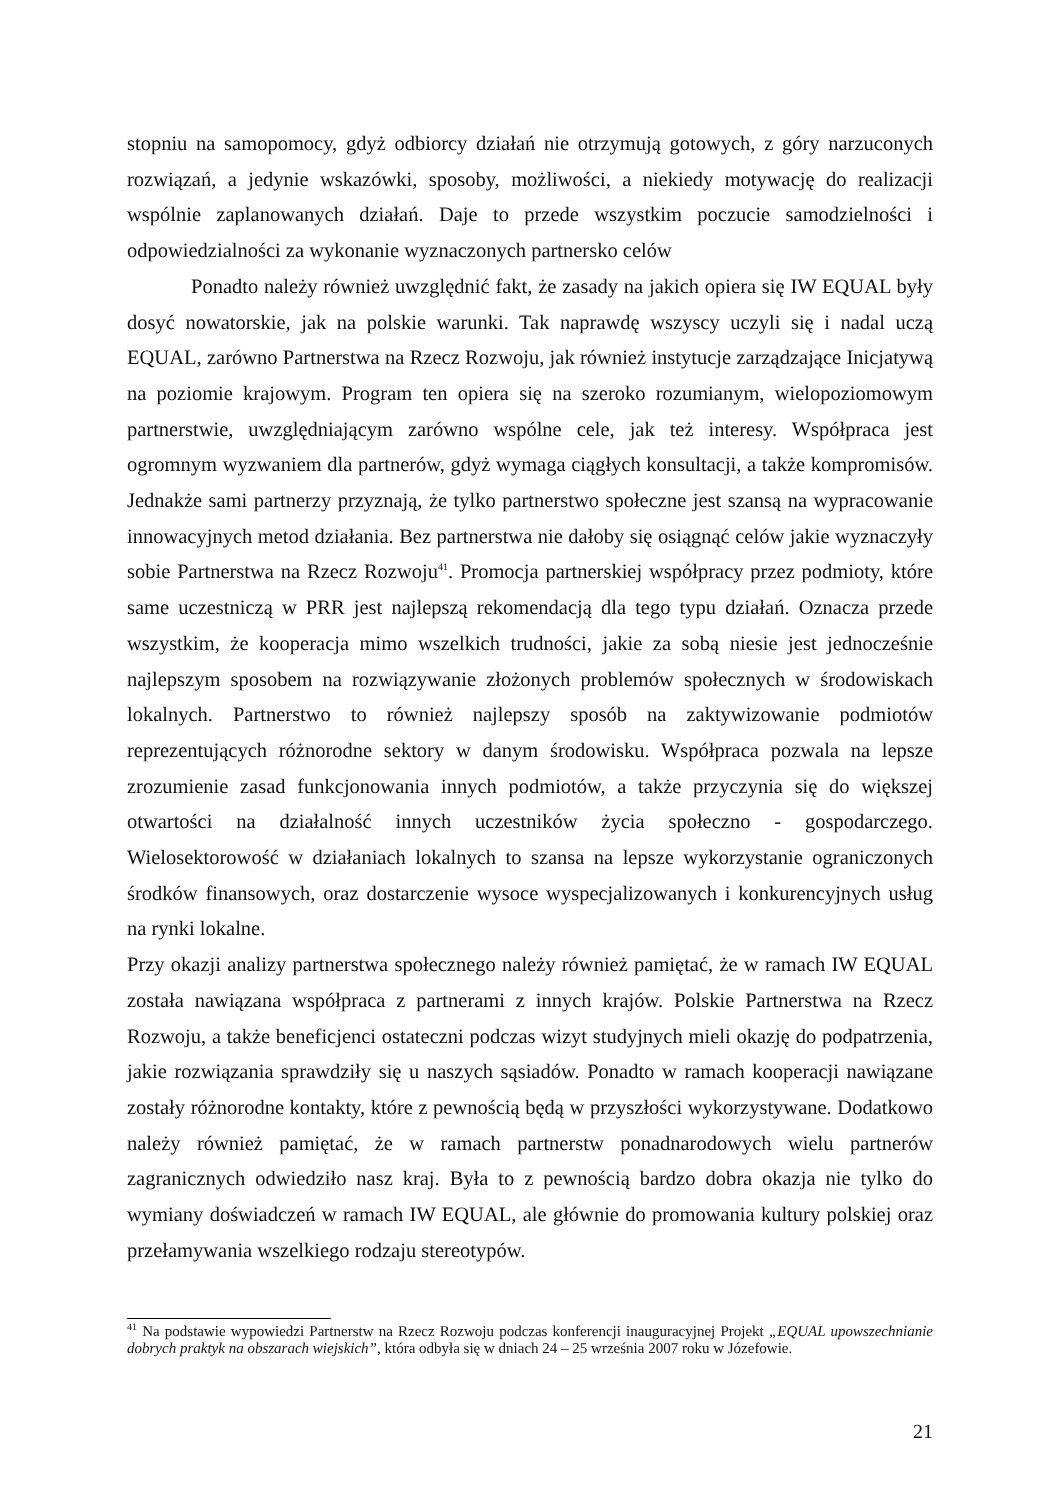stopniu na samopomocy, gdyż odbiorcy działań nie otrzymują gotowych, z góry narzuconych rozwiązań, a jedynie wskazówki, sposoby, możliwości, a niekiedy motywację do realizacji wspólnie zaplanowanych działań. Daje to przede wszystkim poczucie samodzielności i odpowiedzialności za wykonanie wyznaczonych partnersko celów
Ponadto należy również uwzględnić fakt, że zasady na jakich opiera się IW EQUAL były dosyć nowatorskie, jak na polskie warunki. Tak naprawdę wszyscy uczyli się i nadal uczą EQUAL, zarówno Partnerstwa na Rzecz Rozwoju, jak również instytucje zarządzające Inicjatywą na poziomie krajowym. Program ten opiera się na szeroko rozumianym, wielopoziomowym partnerstwie, uwzględniającym zarówno wspólne cele, jak też interesy. Współpraca jest ogromnym wyzwaniem dla partnerów, gdyż wymaga ciągłych konsultacji, a także kompromisów. Jednakże sami partnerzy przyznają, że tylko partnerstwo społeczne jest szansą na wypracowanie innowacyjnych metod działania. Bez partnerstwa nie dałoby się osiągnąć celów jakie wyznaczyły sobie Partnerstwa na Rzecz Rozwoju<sup>41</sup>. Promocja partnerskiej współpracy przez podmioty, które same uczestniczą w PRR jest najlepszą rekomendacją dla tego typu działań. Oznacza przede wszystkim, że kooperacja mimo wszelkich trudności, jakie za sobą niesie jest jednocześnie najlepszym sposobem na rozwiązywanie złożonych problemów społecznych w środowiskach lokalnych. Partnerstwo to również najlepszy sposób na zaktywizowanie podmiotów reprezentujących różnorodne sektory w danym środowisku. Współpraca pozwala na lepsze zrozumienie zasad funkcjonowania innych podmiotów, a także przyczynia się do większej otwartości na działalność innych uczestników życia społeczno - gospodarczego. Wielosektorowość w działaniach lokalnych to szansa na lepsze wykorzystanie ograniczonych środków finansowych, oraz dostarczenie wysoce wyspecjalizowanych i konkurencyjnych usług na rynki lokalne.
Przy okazji analizy partnerstwa społecznego należy również pamiętać, że w ramach IW EQUAL została nawiązana współpraca z partnerami z innych krajów. Polskie Partnerstwa na Rzecz Rozwoju, a także beneficjenci ostateczni podczas wizyt studyjnych mieli okazję do podpatrzenia, jakie rozwiązania sprawdziły się u naszych sąsiadów. Ponadto w ramach kooperacji nawiązane zostały różnorodne kontakty, które z pewnością będą w przyszłości wykorzystywane. Dodatkowo należy również pamiętać, że w ramach partnerstw ponadnarodowych wielu partnerów zagranicznych odwiedziło nasz kraj. Była to z pewnością bardzo dobra okazja nie tylko do wymiany doświadczeń w ramach IW EQUAL, ale głównie do promowania kultury polskiej oraz przełamywania wszelkiego rodzaju stereotypów.
<sup>41</sup> Na podstawie wypowiedzi Partnerstw na Rzecz Rozwoju podczas konferencji inauguracyjnej Projekt „EQUAL upowszechnianie dobrych praktyk na obszarach wiejskich”, która odbyła się w dniach 24 – 25 września 2007 roku w Józefowie.
21